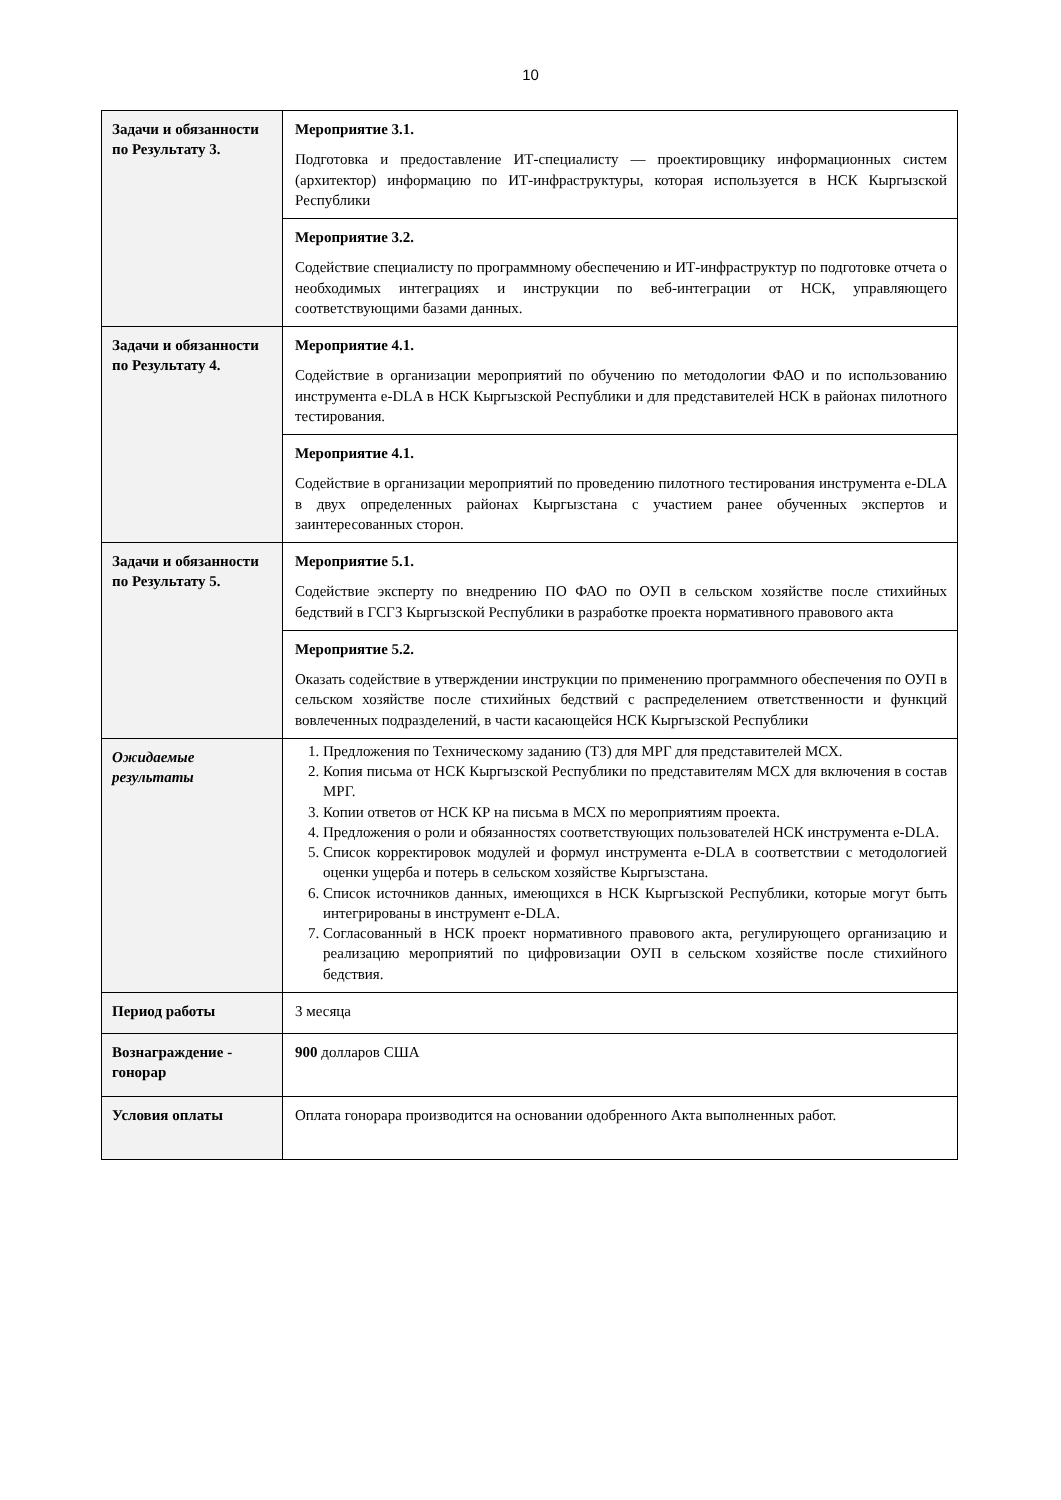10
| Задачи и обязанности по Результату 3. | Мероприятие 3.1. Подготовка и предоставление ИТ-специалисту — проектировщику информационных систем (архитектор) информацию по ИТ-инфраструктуры, которая используется в НСК Кыргызской Республики |
| | Мероприятие 3.2. Содействие специалисту по программному обеспечению и ИТ-инфраструктур по подготовке отчета о необходимых интеграциях и инструкции по веб-интеграции от НСК, управляющего соответствующими базами данных. |
| Задачи и обязанности по Результату 4. | Мероприятие 4.1. Содействие в организации мероприятий по обучению по методологии ФАО и по использованию инструмента e-DLA в НСК Кыргызской Республики и для представителей НСК в районах пилотного тестирования. |
| | Мероприятие 4.1. Содействие в организации мероприятий по проведению пилотного тестирования инструмента e-DLA в двух определенных районах Кыргызстана с участием ранее обученных экспертов и заинтересованных сторон. |
| Задачи и обязанности по Результату 5. | Мероприятие 5.1. Содействие эксперту по внедрению ПО ФАО по ОУП в сельском хозяйстве после стихийных бедствий в ГСГЗ Кыргызской Республики в разработке проекта нормативного правового акта |
| | Мероприятие 5.2. Оказать содействие в утверждении инструкции по применению программного обеспечения по ОУП в сельском хозяйстве после стихийных бедствий с распределением ответственности и функций вовлеченных подразделений, в части касающейся НСК Кыргызской Республики |
| Ожидаемые результаты | 1. Предложения по Техническому заданию (ТЗ) для МРГ для представителей МСХ. 2. Копия письма от НСК Кыргызской Республики по представителям МСХ для включения в состав МРГ. 3. Копии ответов от НСК КР на письма в МСХ по мероприятиям проекта. 4. Предложения о роли и обязанностях соответствующих пользователей НСК инструмента e-DLA. 5. Список корректировок модулей и формул инструмента e-DLA в соответствии с методологией оценки ущерба и потерь в сельском хозяйстве Кыргызстана. 6. Список источников данных, имеющихся в НСК Кыргызской Республики, которые могут быть интегрированы в инструмент e-DLA. 7. Согласованный в НСК проект нормативного правового акта, регулирующего организацию и реализацию мероприятий по цифровизации ОУП в сельском хозяйстве после стихийного бедствия. |
| Период работы | 3 месяца |
| Вознаграждение - гонорар | 900 долларов США |
| Условия оплаты | Оплата гонорара производится на основании одобренного Акта выполненных работ. |